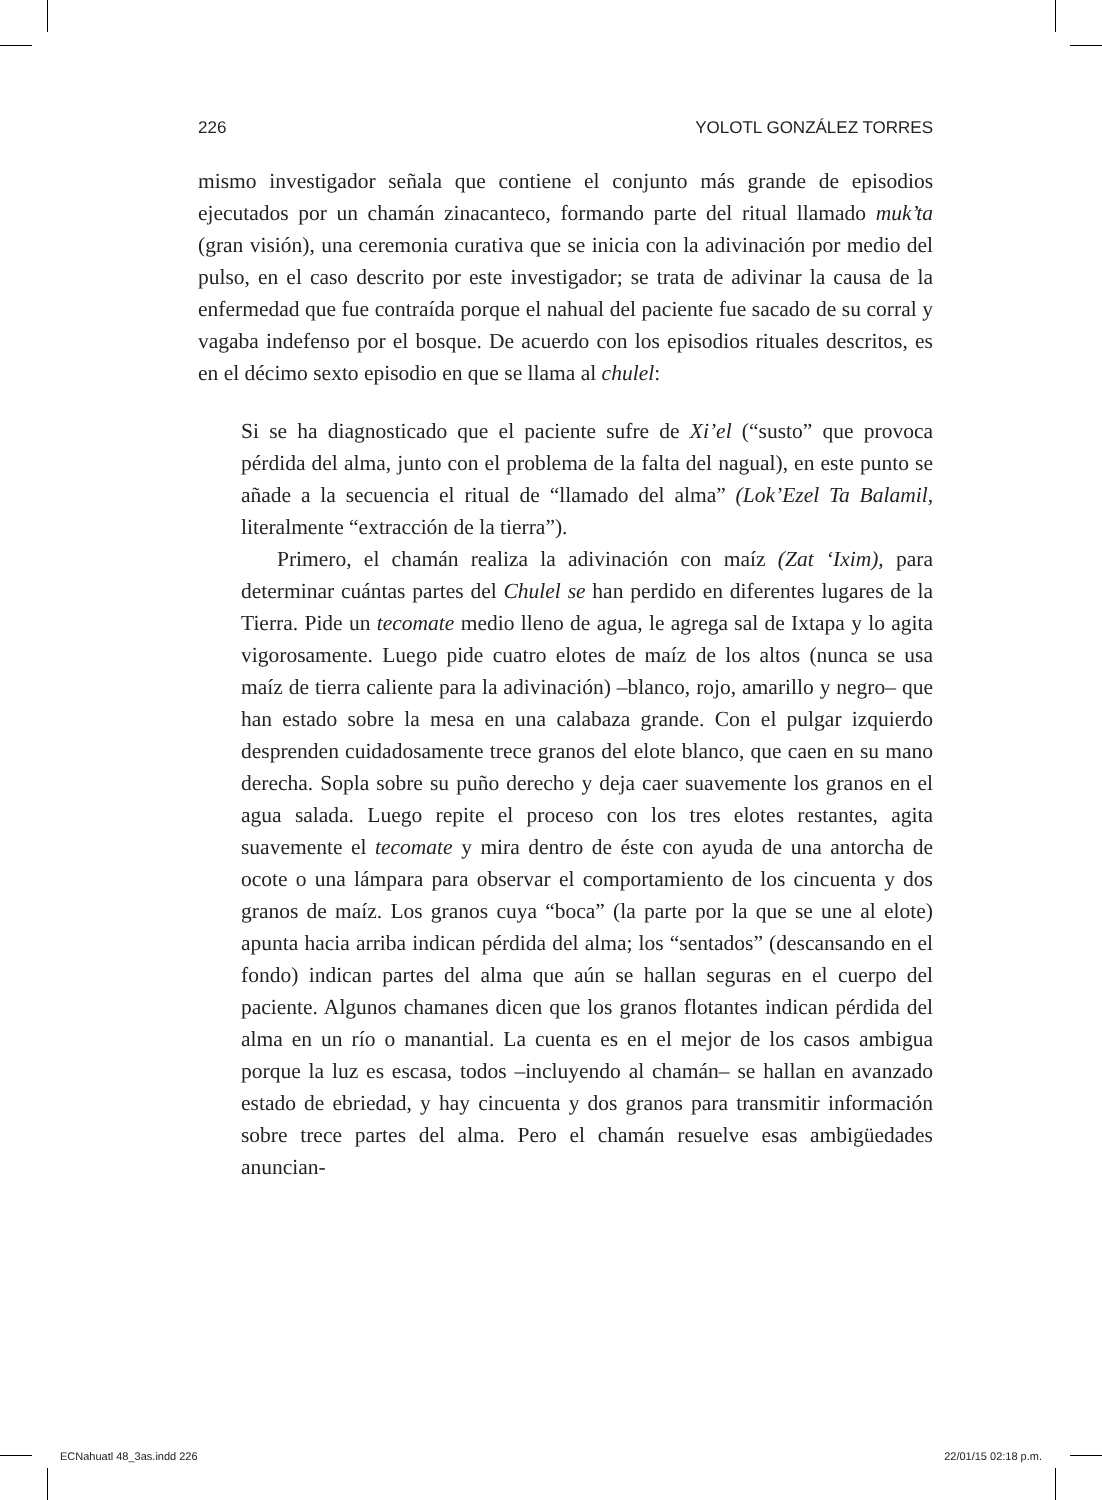226 YOLOTL GONZÁLEZ TORRES
mismo investigador señala que contiene el conjunto más grande de episodios ejecutados por un chamán zinacanteco, formando parte del ritual llamado muk’ta (gran visión), una ceremonia curativa que se inicia con la adivinación por medio del pulso, en el caso descrito por este investigador; se trata de adivinar la causa de la enfermedad que fue contraída porque el nahual del paciente fue sacado de su corral y vagaba indefenso por el bosque. De acuerdo con los episodios rituales descritos, es en el décimo sexto episodio en que se llama al chulel:
Si se ha diagnosticado que el paciente sufre de Xi’el (“susto” que provoca pérdida del alma, junto con el problema de la falta del nagual), en este punto se añade a la secuencia el ritual de “llamado del alma” (Lok’Ezel Ta Balamil, literalmente “extracción de la tierra”).
Primero, el chamán realiza la adivinación con maíz (Zat ‘Ixim), para determinar cuántas partes del Chulel se han perdido en diferentes lugares de la Tierra. Pide un tecomate medio lleno de agua, le agrega sal de Ixtapa y lo agita vigorosamente. Luego pide cuatro elotes de maíz de los altos (nunca se usa maíz de tierra caliente para la adivinación) –blanco, rojo, amarillo y negro– que han estado sobre la mesa en una calabaza grande. Con el pulgar izquierdo desprenden cuidadosamente trece granos del elote blanco, que caen en su mano derecha. Sopla sobre su puño derecho y deja caer suavemente los granos en el agua salada. Luego repite el proceso con los tres elotes restantes, agita suavemente el tecomate y mira dentro de éste con ayuda de una antorcha de ocote o una lámpara para observar el comportamiento de los cincuenta y dos granos de maíz. Los granos cuya “boca” (la parte por la que se une al elote) apunta hacia arriba indican pérdida del alma; los “sentados” (descansando en el fondo) indican partes del alma que aún se hallan seguras en el cuerpo del paciente. Algunos chamanes dicen que los granos flotantes indican pérdida del alma en un río o manantial. La cuenta es en el mejor de los casos ambigua porque la luz es escasa, todos –incluyendo al chamán– se hallan en avanzado estado de ebriedad, y hay cincuenta y dos granos para transmitir información sobre trece partes del alma. Pero el chamán resuelve esas ambigüedades anuncian-
ECNahuatl 48_3as.indd 226 22/01/15 02:18 p.m.